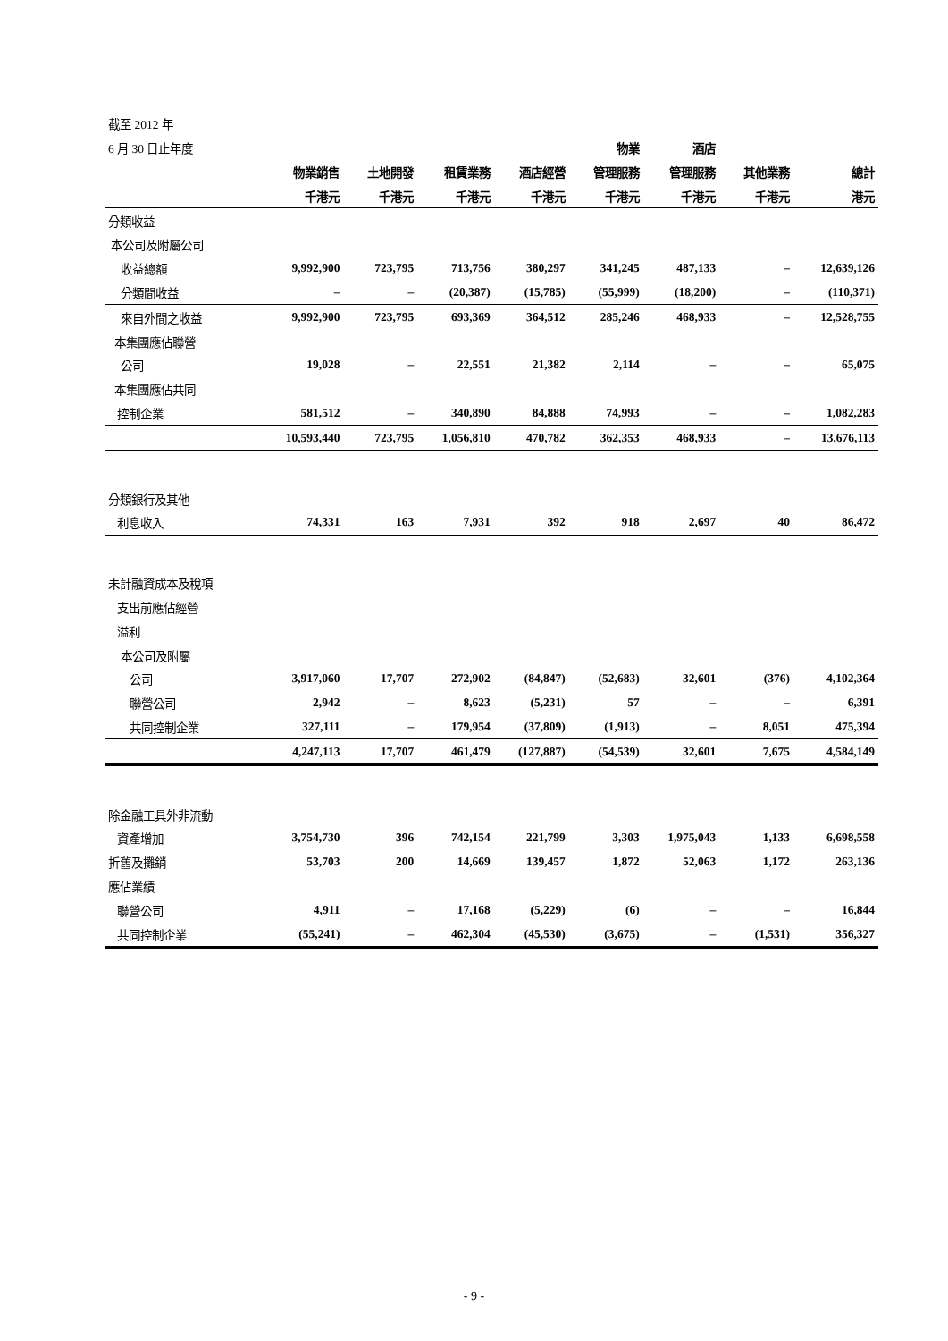| 截至 2012 年 | | | | | | | | |
| 6 月 30 日止年度 | | | | | 物業 | 酒店 | | |
| | 物業銷售 | 土地開發 | 租賃業務 | 酒店經營 | 管理服務 | 管理服務 | 其他業務 | 總計 |
| | 千港元 | 千港元 | 千港元 | 千港元 | 千港元 | 千港元 | 千港元 | 港元 |
| 分類收益 | | | | | | | | |
| 本公司及附屬公司 | | | | | | | | |
| 收益總額 | 9,992,900 | 723,795 | 713,756 | 380,297 | 341,245 | 487,133 | – | 12,639,126 |
| 分類間收益 | – | – | (20,387) | (15,785) | (55,999) | (18,200) | – | (110,371) |
| 來自外間之收益 | 9,992,900 | 723,795 | 693,369 | 364,512 | 285,246 | 468,933 | – | 12,528,755 |
| 本集團應佔聯營 | | | | | | | | |
| 公司 | 19,028 | – | 22,551 | 21,382 | 2,114 | – | – | 65,075 |
| 本集團應佔共同 | | | | | | | | |
| 控制企業 | 581,512 | – | 340,890 | 84,888 | 74,993 | – | – | 1,082,283 |
| | 10,593,440 | 723,795 | 1,056,810 | 470,782 | 362,353 | 468,933 | – | 13,676,113 |
| 分類銀行及其他 | | | | | | | | |
| 利息收入 | 74,331 | 163 | 7,931 | 392 | 918 | 2,697 | 40 | 86,472 |
| 未計融資成本及稅項 | | | | | | | | |
| 支出前應佔經營 | | | | | | | | |
| 溢利 | | | | | | | | |
| 本公司及附屬 | | | | | | | | |
| 公司 | 3,917,060 | 17,707 | 272,902 | (84,847) | (52,683) | 32,601 | (376) | 4,102,364 |
| 聯營公司 | 2,942 | – | 8,623 | (5,231) | 57 | – | – | 6,391 |
| 共同控制企業 | 327,111 | – | 179,954 | (37,809) | (1,913) | – | 8,051 | 475,394 |
| | 4,247,113 | 17,707 | 461,479 | (127,887) | (54,539) | 32,601 | 7,675 | 4,584,149 |
| 除金融工具外非流動 | | | | | | | | |
| 資產增加 | 3,754,730 | 396 | 742,154 | 221,799 | 3,303 | 1,975,043 | 1,133 | 6,698,558 |
| 折舊及攤銷 | 53,703 | 200 | 14,669 | 139,457 | 1,872 | 52,063 | 1,172 | 263,136 |
| 應佔業績 | | | | | | | | |
| 聯營公司 | 4,911 | – | 17,168 | (5,229) | (6) | – | – | 16,844 |
| 共同控制企業 | (55,241) | – | 462,304 | (45,530) | (3,675) | – | (1,531) | 356,327 |
- 9 -